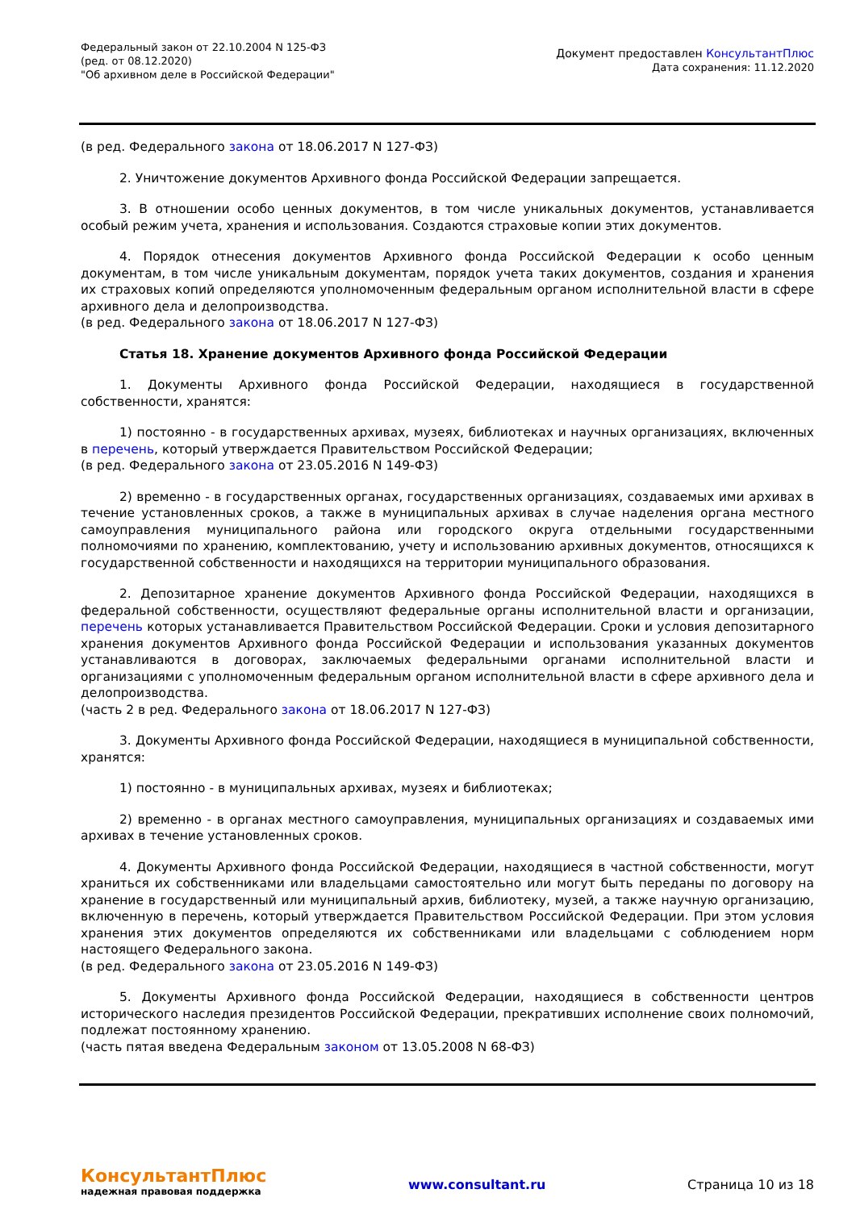Федеральный закон от 22.10.2004 N 125-ФЗ
(ред. от 08.12.2020)
"Об архивном деле в Российской Федерации"
Документ предоставлен КонсультантПлюс
Дата сохранения: 11.12.2020
(в ред. Федерального закона от 18.06.2017 N 127-ФЗ)
2. Уничтожение документов Архивного фонда Российской Федерации запрещается.
3. В отношении особо ценных документов, в том числе уникальных документов, устанавливается особый режим учета, хранения и использования. Создаются страховые копии этих документов.
4. Порядок отнесения документов Архивного фонда Российской Федерации к особо ценным документам, в том числе уникальным документам, порядок учета таких документов, создания и хранения их страховых копий определяются уполномоченным федеральным органом исполнительной власти в сфере архивного дела и делопроизводства.
(в ред. Федерального закона от 18.06.2017 N 127-ФЗ)
Статья 18. Хранение документов Архивного фонда Российской Федерации
1. Документы Архивного фонда Российской Федерации, находящиеся в государственной собственности, хранятся:
1) постоянно - в государственных архивах, музеях, библиотеках и научных организациях, включенных в перечень, который утверждается Правительством Российской Федерации;
(в ред. Федерального закона от 23.05.2016 N 149-ФЗ)
2) временно - в государственных органах, государственных организациях, создаваемых ими архивах в течение установленных сроков, а также в муниципальных архивах в случае наделения органа местного самоуправления муниципального района или городского округа отдельными государственными полномочиями по хранению, комплектованию, учету и использованию архивных документов, относящихся к государственной собственности и находящихся на территории муниципального образования.
2. Депозитарное хранение документов Архивного фонда Российской Федерации, находящихся в федеральной собственности, осуществляют федеральные органы исполнительной власти и организации, перечень которых устанавливается Правительством Российской Федерации. Сроки и условия депозитарного хранения документов Архивного фонда Российской Федерации и использования указанных документов устанавливаются в договорах, заключаемых федеральными органами исполнительной власти и организациями с уполномоченным федеральным органом исполнительной власти в сфере архивного дела и делопроизводства.
(часть 2 в ред. Федерального закона от 18.06.2017 N 127-ФЗ)
3. Документы Архивного фонда Российской Федерации, находящиеся в муниципальной собственности, хранятся:
1) постоянно - в муниципальных архивах, музеях и библиотеках;
2) временно - в органах местного самоуправления, муниципальных организациях и создаваемых ими архивах в течение установленных сроков.
4. Документы Архивного фонда Российской Федерации, находящиеся в частной собственности, могут храниться их собственниками или владельцами самостоятельно или могут быть переданы по договору на хранение в государственный или муниципальный архив, библиотеку, музей, а также научную организацию, включенную в перечень, который утверждается Правительством Российской Федерации. При этом условия хранения этих документов определяются их собственниками или владельцами с соблюдением норм настоящего Федерального закона.
(в ред. Федерального закона от 23.05.2016 N 149-ФЗ)
5. Документы Архивного фонда Российской Федерации, находящиеся в собственности центров исторического наследия президентов Российской Федерации, прекративших исполнение своих полномочий, подлежат постоянному хранению.
(часть пятая введена Федеральным законом от 13.05.2008 N 68-ФЗ)
КонсультантПлюс
надежная правовая поддержка
www.consultant.ru Страница 10 из 18